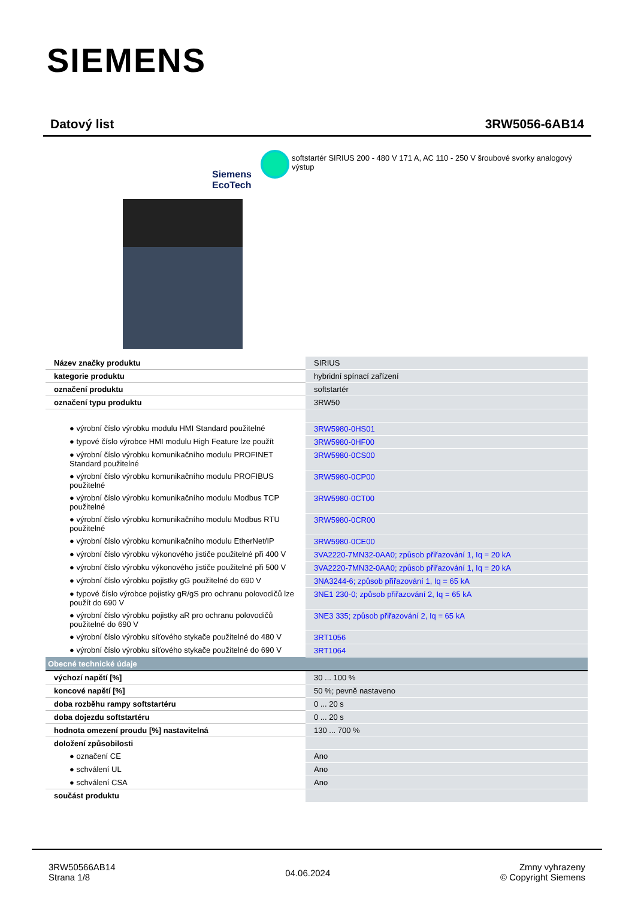SIEMENS
Datový list 3RW5056-6AB14
Siemens
EcoTech
softstartér SIRIUS 200 - 480 V 171 A, AC 110 - 250 V šroubové svorky analogový výstup
| Název značky produktu | SIRIUS |
| kategorie produktu | hybridní spínací zařízení |
| označení produktu | softstartér |
| označení typu produktu | 3RW50 |
| ● výrobní číslo výrobku modulu HMI Standard použitelné | 3RW5980-0HS01 |
| ● typové číslo výrobce HMI modulu High Feature lze použít | 3RW5980-0HF00 |
| ● výrobní číslo výrobku komunikačního modulu PROFINET Standard použitelné | 3RW5980-0CS00 |
| ● výrobní číslo výrobku komunikačního modulu PROFIBUS použitelné | 3RW5980-0CP00 |
| ● výrobní číslo výrobku komunikačního modulu Modbus TCP použitelné | 3RW5980-0CT00 |
| ● výrobní číslo výrobku komunikačního modulu Modbus RTU použitelné | 3RW5980-0CR00 |
| ● výrobní číslo výrobku komunikačního modulu EtherNet/IP | 3RW5980-0CE00 |
| ● výrobní číslo výrobku výkonového jističe použitelné při 400 V | 3VA2220-7MN32-0AA0; způsob přiřazování 1, Iq = 20 kA |
| ● výrobní číslo výrobku výkonového jističe použitelné při 500 V | 3VA2220-7MN32-0AA0; způsob přiřazování 1, Iq = 20 kA |
| ● výrobní číslo výrobku pojistky gG použitelné do 690 V | 3NA3244-6; způsob přiřazování 1, Iq = 65 kA |
| ● typové číslo výrobce pojistky gR/gS pro ochranu polovodičů lze použít do 690 V | 3NE1 230-0; způsob přiřazování 2, Iq = 65 kA |
| ● výrobní číslo výrobku pojistky aR pro ochranu polovodičů použitelné do 690 V | 3NE3 335; způsob přiřazování 2, Iq = 65 kA |
| ● výrobní číslo výrobku síťového stykače použitelné do 480 V | 3RT1056 |
| ● výrobní číslo výrobku síťového stykače použitelné do 690 V | 3RT1064 |
| Obecné technické údaje | |
| výchozí napětí [%] | 30 ... 100 % |
| koncové napětí [%] | 50 %; pevně nastaveno |
| doba rozběhu rampy softstartéru | 0 ... 20 s |
| doba dojezdu softstartéru | 0 ... 20 s |
| hodnota omezení proudu [%] nastavitelná | 130 ... 700 % |
| doložení způsobilosti | |
| ● označení CE | Ano |
| ● schválení UL | Ano |
| ● schválení CSA | Ano |
| součást produktu | |
3RW50566AB14
Strana 1/8
04.06.2024
Zmny vyhrazeny
© Copyright Siemens